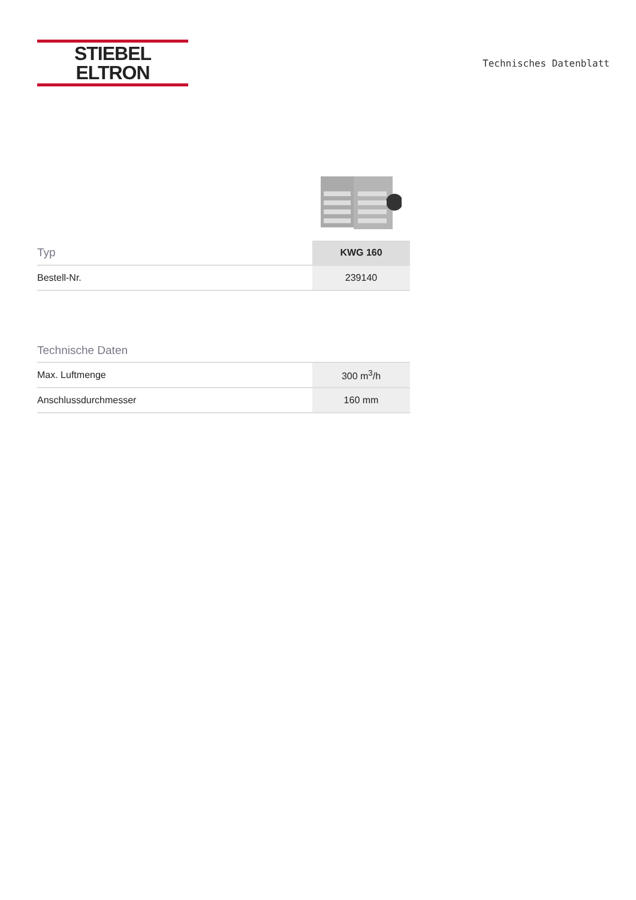STIEBEL ELTRON
Technisches Datenblatt
| Typ | KWG 160 |
| --- | --- |
| Bestell-Nr. | 239140 |
Technische Daten
| Max. Luftmenge | 300 m<sup>3</sup>/h |
| Anschlussdurchmesser | 160 mm |